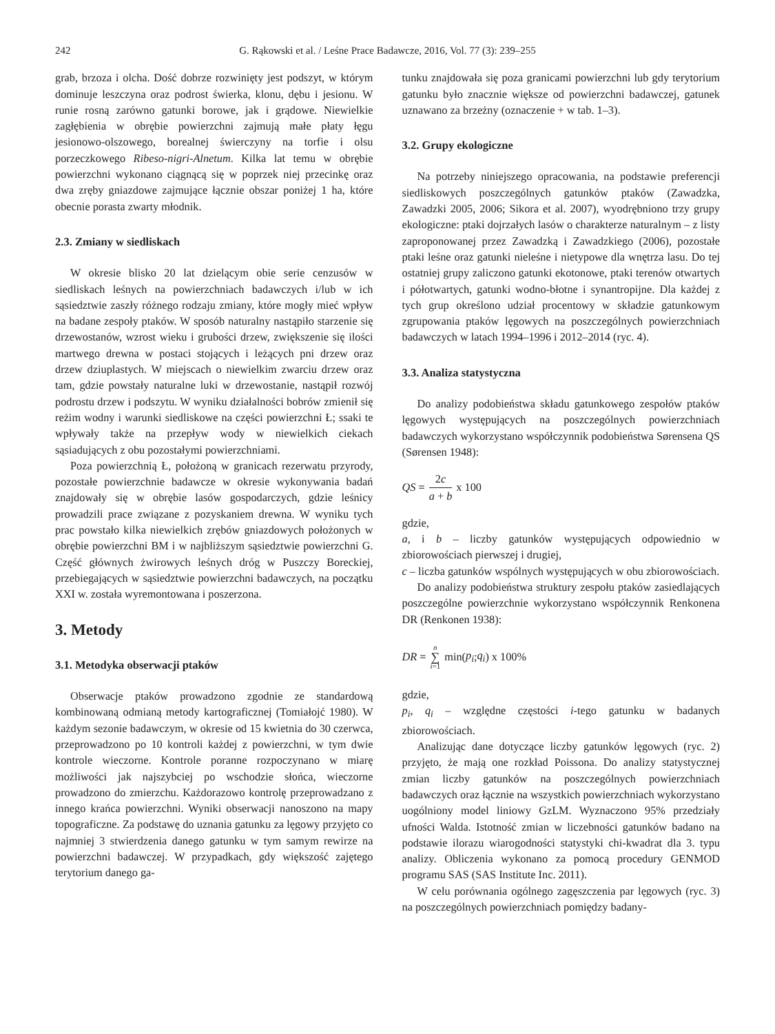242 G. Rąkowski et al. / Leśne Prace Badawcze, 2016, Vol. 77 (3): 239–255
grab, brzoza i olcha. Dość dobrze rozwinięty jest podszyt, w którym dominuje leszczyna oraz podrost świerka, klonu, dębu i jesionu. W runie rosną zarówno gatunki borowe, jak i grądowe. Niewielkie zagłębienia w obrębie powierzchni zajmują małe płaty łęgu jesionowo-olszowego, borealnej świerczyny na torfie i olsu porzeczkowego Ribeso-nigri-Alnetum. Kilka lat temu w obrębie powierzchni wykonano ciągnącą się w poprzek niej przecinkę oraz dwa zręby gniazdowe zajmujące łącznie obszar poniżej 1 ha, które obecnie porasta zwarty młodnik.
2.3. Zmiany w siedliskach
W okresie blisko 20 lat dzielącym obie serie cenzusów w siedliskach leśnych na powierzchniach badawczych i/lub w ich sąsiedztwie zaszły różnego rodzaju zmiany, które mogły mieć wpływ na badane zespoły ptaków. W sposób naturalny nastąpiło starzenie się drzewostanów, wzrost wieku i grubości drzew, zwiększenie się ilości martwego drewna w postaci stojących i leżących pni drzew oraz drzew dziuplastych. W miejscach o niewielkim zwarciu drzew oraz tam, gdzie powstały naturalne luki w drzewostanie, nastąpił rozwój podrostu drzew i podszytu. W wyniku działalności bobrów zmienił się reżim wodny i warunki siedliskowe na części powierzchni Ł; ssaki te wpływały także na przepływ wody w niewielkich ciekach sąsiadujących z obu pozostałymi powierzchniami.
Poza powierzchnią Ł, położoną w granicach rezerwatu przyrody, pozostałe powierzchnie badawcze w okresie wykonywania badań znajdowały się w obrębie lasów gospodarczych, gdzie leśnicy prowadzili prace związane z pozyskaniem drewna. W wyniku tych prac powstało kilka niewielkich zrębów gniazdowych położonych w obrębie powierzchni BM i w najbliższym sąsiedztwie powierzchni G. Część głównych żwirowych leśnych dróg w Puszczy Boreckiej, przebiegających w sąsiedztwie powierzchni badawczych, na początku XXI w. została wyremontowana i poszerzona.
3. Metody
3.1. Metodyka obserwacji ptaków
Obserwacje ptaków prowadzono zgodnie ze standardową kombinowaną odmianą metody kartograficznej (Tomiałojć 1980). W każdym sezonie badawczym, w okresie od 15 kwietnia do 30 czerwca, przeprowadzono po 10 kontroli każdej z powierzchni, w tym dwie kontrole wieczorne. Kontrole poranne rozpoczynano w miarę możliwości jak najszybciej po wschodzie słońca, wieczorne prowadzono do zmierzchu. Każdorazowo kontrolę przeprowadzano z innego krańca powierzchni. Wyniki obserwacji nanoszono na mapy topograficzne. Za podstawę do uznania gatunku za lęgowy przyjęto co najmniej 3 stwierdzenia danego gatunku w tym samym rewirze na powierzchni badawczej. W przypadkach, gdy większość zajętego terytorium danego ga-
tunku znajdowała się poza granicami powierzchni lub gdy terytorium gatunku było znacznie większe od powierzchni badawczej, gatunek uznawano za brzeżny (oznaczenie + w tab. 1–3).
3.2. Grupy ekologiczne
Na potrzeby niniejszego opracowania, na podstawie preferencji siedliskowych poszczególnych gatunków ptaków (Zawadzka, Zawadzki 2005, 2006; Sikora et al. 2007), wyodrębniono trzy grupy ekologiczne: ptaki dojrzałych lasów o charakterze naturalnym – z listy zaproponowanej przez Zawadzką i Zawadzkiego (2006), pozostałe ptaki leśne oraz gatunki nieleśne i nietypowe dla wnętrza lasu. Do tej ostatniej grupy zaliczono gatunki ekotonowe, ptaki terenów otwartych i półotwartych, gatunki wodno-błotne i synantropijne. Dla każdej z tych grup określono udział procentowy w składzie gatunkowym zgrupowania ptaków lęgowych na poszczególnych powierzchniach badawczych w latach 1994–1996 i 2012–2014 (ryc. 4).
3.3. Analiza statystyczna
Do analizy podobieństwa składu gatunkowego zespołów ptaków lęgowych występujących na poszczególnych powierzchniach badawczych wykorzystano współczynnik podobieństwa Sørensena QS (Sørensen 1948):
QS = 2c a + b x 100
gdzie,
a, i b – liczby gatunków występujących odpowiednio w zbiorowościach pierwszej i drugiej,
c – liczba gatunków wspólnych występujących w obu zbiorowościach.
Do analizy podobieństwa struktury zespołu ptaków zasiedlających poszczególne powierzchnie wykorzystano współczynnik Renkonena DR (Renkonen 1938):
DR = n ∑ i=1 min(p<sub>i</sub>; q<sub>i</sub>) x 100%
gdzie,
p<sub>i</sub>, q<sub>i</sub> – względne częstości i-tego gatunku w badanych zbiorowościach.
Analizując dane dotyczące liczby gatunków lęgowych (ryc. 2) przyjęto, że mają one rozkład Poissona. Do analizy statystycznej zmian liczby gatunków na poszczególnych powierzchniach badawczych oraz łącznie na wszystkich powierzchniach wykorzystano uogólniony model liniowy GzLM. Wyznaczono 95% przedziały ufności Walda. Istotność zmian w liczebności gatunków badano na podstawie ilorazu wiarogodności statystyki chi-kwadrat dla 3. typu analizy. Obliczenia wykonano za pomocą procedury GENMOD programu SAS (SAS Institute Inc. 2011).
W celu porównania ogólnego zagęszczenia par lęgowych (ryc. 3) na poszczególnych powierzchniach pomiędzy badany-